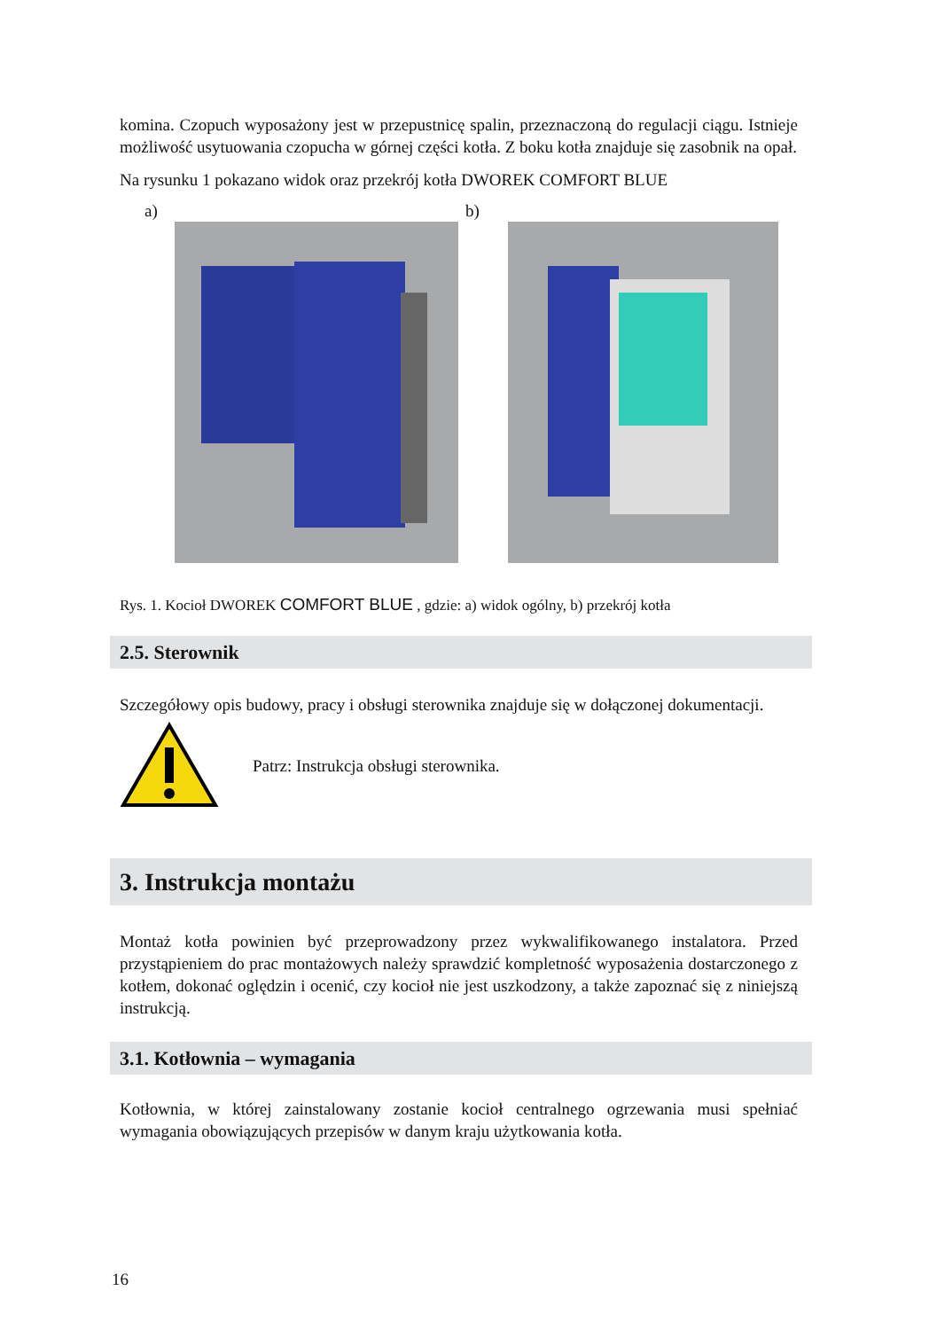komina. Czopuch wyposażony jest w przepustnicę spalin, przeznaczoną do regulacji ciągu. Istnieje możliwość usytuowania czopucha w górnej części kotła. Z boku kotła znajduje się zasobnik na opał.
Na rysunku 1 pokazano widok oraz przekrój kotła DWOREK COMFORT BLUE
a) b)
Rys. 1. Kocioł DWOREK COMFORT BLUE , gdzie: a) widok ogólny, b) przekrój kotła
2.5. Sterownik
Szczegółowy opis budowy, pracy i obsługi sterownika znajduje się w dołączonej dokumentacji.
Patrz: Instrukcja obsługi sterownika.
3. Instrukcja montażu
Montaż kotła powinien być przeprowadzony przez wykwalifikowanego instalatora. Przed przystąpieniem do prac montażowych należy sprawdzić kompletność wyposażenia dostarczonego z kotłem, dokonać oględzin i ocenić, czy kocioł nie jest uszkodzony, a także zapoznać się z niniejszą instrukcją.
3.1. Kotłownia – wymagania
Kotłownia, w której zainstalowany zostanie kocioł centralnego ogrzewania musi spełniać wymagania obowiązujących przepisów w danym kraju użytkowania kotła.
16